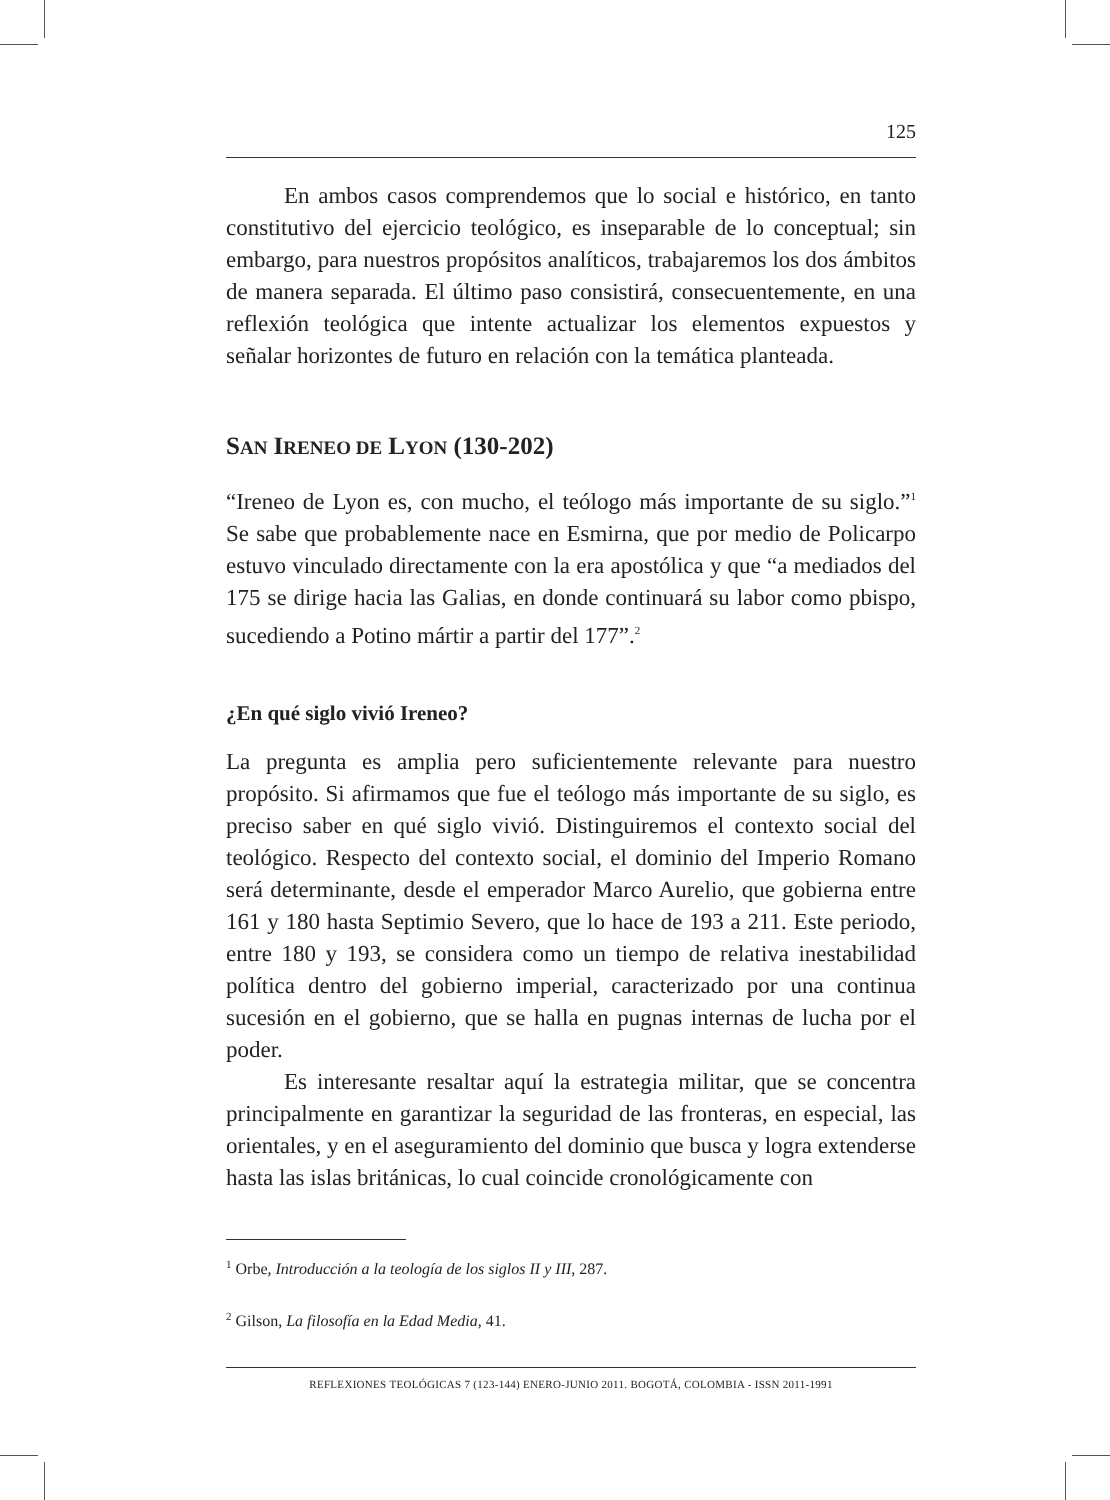125
En ambos casos comprendemos que lo social e histórico, en tanto constitutivo del ejercicio teológico, es inseparable de lo conceptual; sin embargo, para nuestros propósitos analíticos, trabajaremos los dos ámbitos de manera separada. El último paso consistirá, consecuentemente, en una reflexión teológica que intente actualizar los elementos expuestos y señalar horizontes de futuro en relación con la temática planteada.
SAN IRENEO DE LYON (130-202)
“Ireneo de Lyon es, con mucho, el teólogo más importante de su siglo.”<sup>1</sup> Se sabe que probablemente nace en Esmirna, que por medio de Policarpo estuvo vinculado directamente con la era apostólica y que “a mediados del 175 se dirige hacia las Galias, en donde continuará su labor como pbispo, sucediendo a Potino mártir a partir del 177”.<sup>2</sup>
¿En qué siglo vivió Ireneo?
La pregunta es amplia pero suficientemente relevante para nuestro propósito. Si afirmamos que fue el teólogo más importante de su siglo, es preciso saber en qué siglo vivió. Distinguiremos el contexto social del teológico. Respecto del contexto social, el dominio del Imperio Romano será determinante, desde el emperador Marco Aurelio, que gobierna entre 161 y 180 hasta Septimio Severo, que lo hace de 193 a 211. Este periodo, entre 180 y 193, se considera como un tiempo de relativa inestabilidad política dentro del gobierno imperial, caracterizado por una continua sucesión en el gobierno, que se halla en pugnas internas de lucha por el poder.
Es interesante resaltar aquí la estrategia militar, que se concentra principalmente en garantizar la seguridad de las fronteras, en especial, las orientales, y en el aseguramiento del dominio que busca y logra extenderse hasta las islas británicas, lo cual coincide cronológicamente con
<sup>1</sup> Orbe, Introducción a la teología de los siglos II y III, 287.
<sup>2</sup> Gilson, La filosofía en la Edad Media, 41.
REFLEXIONES TEOLÓGICAS 7 (123-144) ENERO-JUNIO 2011. BOGOTÁ, COLOMBIA - ISSN 2011-1991